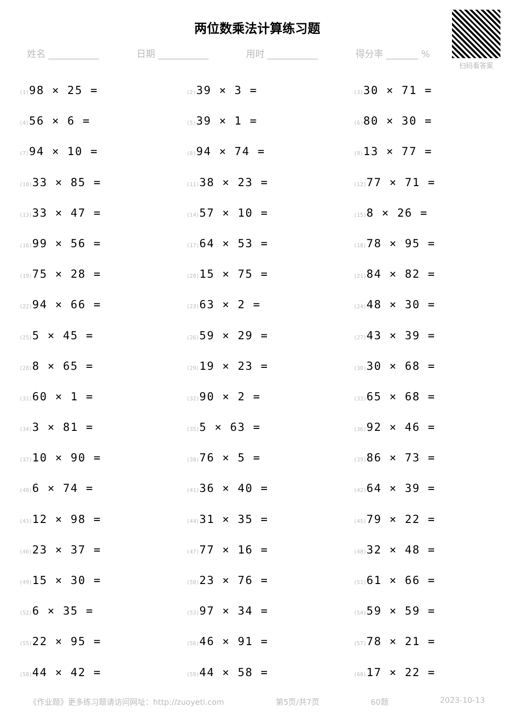两位数乘法计算练习题
扫码看答案
姓名 ___________ 日期 ___________ 用时 ___________ 得分率 _______ %
(1) 98 × 25 =
(2) 39 × 3 =
(3) 30 × 71 =
(4) 56 × 6 =
(5) 39 × 1 =
(6) 80 × 30 =
(7) 94 × 10 =
(8) 94 × 74 =
(9) 13 × 77 =
(10) 33 × 85 =
(11) 38 × 23 =
(12) 77 × 71 =
(13) 33 × 47 =
(14) 57 × 10 =
(15) 8 × 26 =
(16) 99 × 56 =
(17) 64 × 53 =
(18) 78 × 95 =
(19) 75 × 28 =
(20) 15 × 75 =
(21) 84 × 82 =
(22) 94 × 66 =
(23) 63 × 2 =
(24) 48 × 30 =
(25) 5 × 45 =
(26) 59 × 29 =
(27) 43 × 39 =
(28) 8 × 65 =
(29) 19 × 23 =
(30) 30 × 68 =
(31) 60 × 1 =
(32) 90 × 2 =
(33) 65 × 68 =
(34) 3 × 81 =
(35) 5 × 63 =
(36) 92 × 46 =
(37) 10 × 90 =
(38) 76 × 5 =
(39) 86 × 73 =
(40) 6 × 74 =
(41) 36 × 40 =
(42) 64 × 39 =
(43) 12 × 98 =
(44) 31 × 35 =
(45) 79 × 22 =
(46) 23 × 37 =
(47) 77 × 16 =
(48) 32 × 48 =
(49) 15 × 30 =
(50) 23 × 76 =
(51) 61 × 66 =
(52) 6 × 35 =
(53) 97 × 34 =
(54) 59 × 59 =
(55) 22 × 95 =
(56) 46 × 91 =
(57) 78 × 21 =
(58) 44 × 42 =
(59) 44 × 58 =
(60) 17 × 22 =
《作业题》更多练习题请访问网址：http://zuoyeti.com 第5页/共7页 60题 2023-10-13